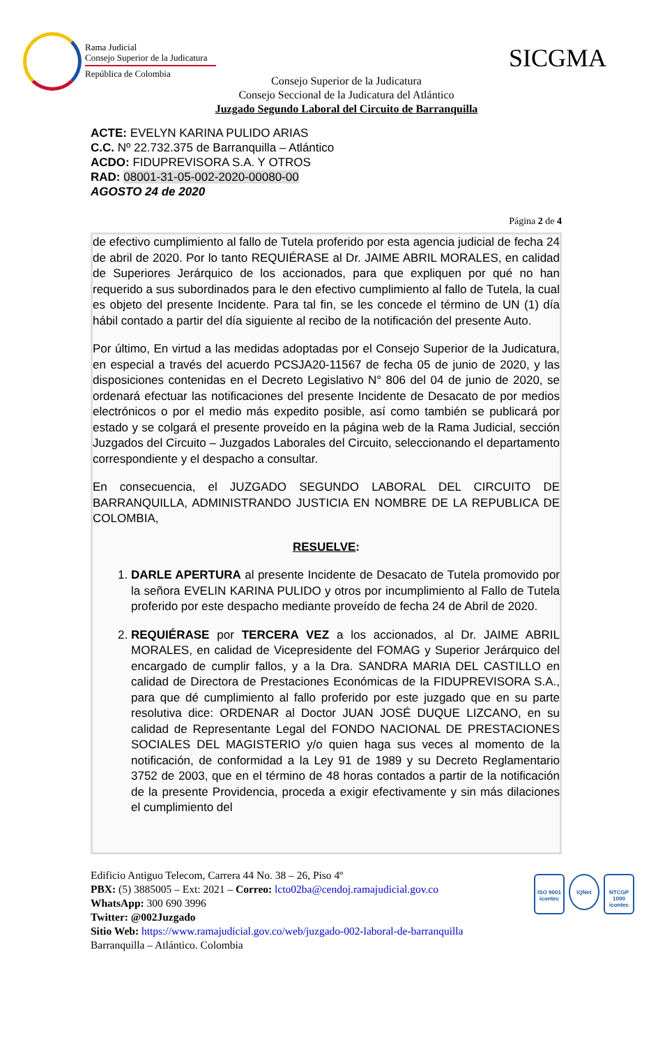Rama Judicial
Consejo Superior de la Judicatura
República de Colombia
SICGMA
Consejo Superior de la Judicatura
Consejo Seccional de la Judicatura del Atlántico
Juzgado Segundo Laboral del Circuito de Barranquilla
ACTE: EVELYN KARINA PULIDO ARIAS
C.C. Nº 22.732.375 de Barranquilla – Atlántico
ACDO: FIDUPREVISORA S.A. Y OTROS
RAD: 08001-31-05-002-2020-00080-00
AGOSTO 24 de 2020
Página 2 de 4
de efectivo cumplimiento al fallo de Tutela proferido por esta agencia judicial de fecha 24 de abril de 2020. Por lo tanto REQUIÉRASE al Dr. JAIME ABRIL MORALES, en calidad de Superiores Jerárquico de los accionados, para que expliquen por qué no han requerido a sus subordinados para le den efectivo cumplimiento al fallo de Tutela, la cual es objeto del presente Incidente. Para tal fin, se les concede el término de UN (1) día hábil contado a partir del día siguiente al recibo de la notificación del presente Auto.
Por último, En virtud a las medidas adoptadas por el Consejo Superior de la Judicatura, en especial a través del acuerdo PCSJA20-11567 de fecha 05 de junio de 2020, y las disposiciones contenidas en el Decreto Legislativo N° 806 del 04 de junio de 2020, se ordenará efectuar las notificaciones del presente Incidente de Desacato de por medios electrónicos o por el medio más expedito posible, así como también se publicará por estado y se colgará el presente proveído en la página web de la Rama Judicial, sección Juzgados del Circuito – Juzgados Laborales del Circuito, seleccionando el departamento correspondiente y el despacho a consultar.
En consecuencia, el JUZGADO SEGUNDO LABORAL DEL CIRCUITO DE BARRANQUILLA, ADMINISTRANDO JUSTICIA EN NOMBRE DE LA REPUBLICA DE COLOMBIA,
RESUELVE:
1. DARLE APERTURA al presente Incidente de Desacato de Tutela promovido por la señora EVELIN KARINA PULIDO y otros por incumplimiento al Fallo de Tutela proferido por este despacho mediante proveído de fecha 24 de Abril de 2020.
2. REQUIÉRASE por TERCERA VEZ a los accionados, al Dr. JAIME ABRIL MORALES, en calidad de Vicepresidente del FOMAG y Superior Jerárquico del encargado de cumplir fallos, y a la Dra. SANDRA MARIA DEL CASTILLO en calidad de Directora de Prestaciones Económicas de la FIDUPREVISORA S.A., para que dé cumplimiento al fallo proferido por este juzgado que en su parte resolutiva dice: ORDENAR al Doctor JUAN JOSÉ DUQUE LIZCANO, en su calidad de Representante Legal del FONDO NACIONAL DE PRESTACIONES SOCIALES DEL MAGISTERIO y/o quien haga sus veces al momento de la notificación, de conformidad a la Ley 91 de 1989 y su Decreto Reglamentario 3752 de 2003, que en el término de 48 horas contados a partir de la notificación de la presente Providencia, proceda a exigir efectivamente y sin más dilaciones el cumplimiento del
Edificio Antiguo Telecom, Carrera 44 No. 38 – 26, Piso 4º
PBX: (5) 3885005 – Ext: 2021 – Correo: lcto02ba@cendoj.ramajudicial.gov.co
WhatsApp: 300 690 3996
Twitter: @002Juzgado
Sitio Web: https://www.ramajudicial.gov.co/web/juzgado-002-laboral-de-barranquilla
Barranquilla – Atlántico. Colombia
ISO 9001
icontec
IQNet
NTCGP 1000
icontec